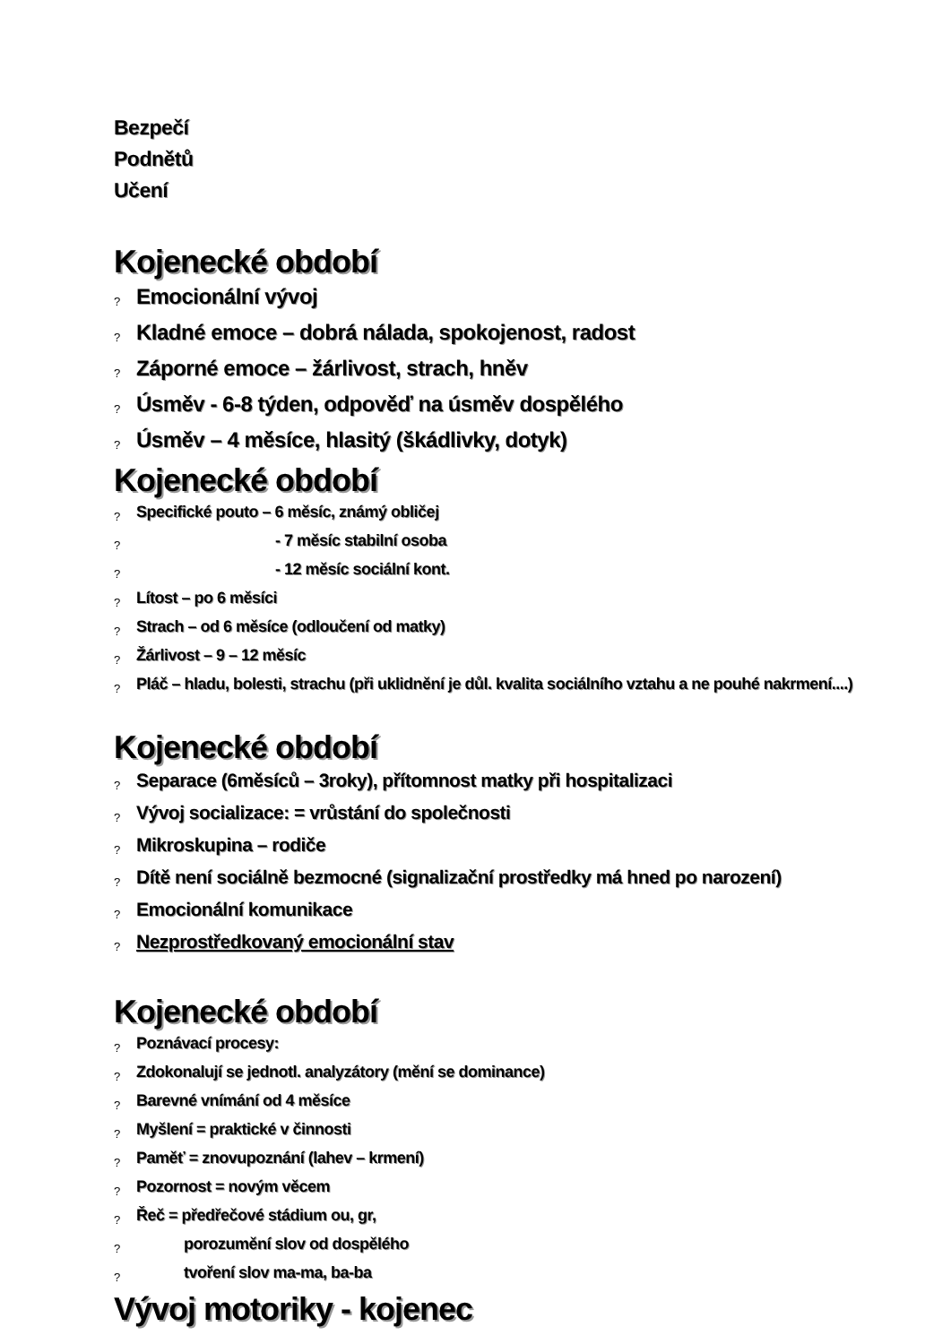Bezpečí
Podnětů
Učení
Kojenecké období
? Emocionální vývoj
? Kladné emoce – dobrá nálada, spokojenost, radost
? Záporné emoce – žárlivost, strach, hněv
? Úsměv - 6-8 týden, odpověď na úsměv dospělého
? Úsměv – 4 měsíce, hlasitý (škádlivky, dotyk)
Kojenecké období
? Specifické pouto – 6 měsíc, známý obličej
? - 7 měsíc stabilní osoba
? - 12 měsíc sociální kont.
? Lítost – po 6 měsíci
? Strach – od 6 měsíce (odloučení od matky)
? Žárlivost – 9 – 12 měsíc
? Pláč – hladu, bolesti, strachu (při uklidnění je důl. kvalita sociálního vztahu a ne pouhé nakrmení....)
Kojenecké období
? Separace (6měsíců – 3roky), přítomnost matky při hospitalizaci
? Vývoj socializace: = vrůstání do společnosti
? Mikroskupina – rodiče
? Dítě není sociálně bezmocné (signalizační prostředky má hned po narození)
? Emocionální komunikace
? Nezprostředkovaný emocionální stav
Kojenecké období
? Poznávací procesy:
? Zdokonalují se jednotl. analyzátory (mění se dominance)
? Barevné vnímání od 4 měsíce
? Myšlení = praktické v činnosti
? Paměť = znovupoznání (lahev – krmení)
? Pozornost = novým věcem
? Řeč = předřečové stádium ou, gr,
? porozumění slov od dospělého
? tvoření slov ma-ma, ba-ba
Vývoj motoriky - kojenec